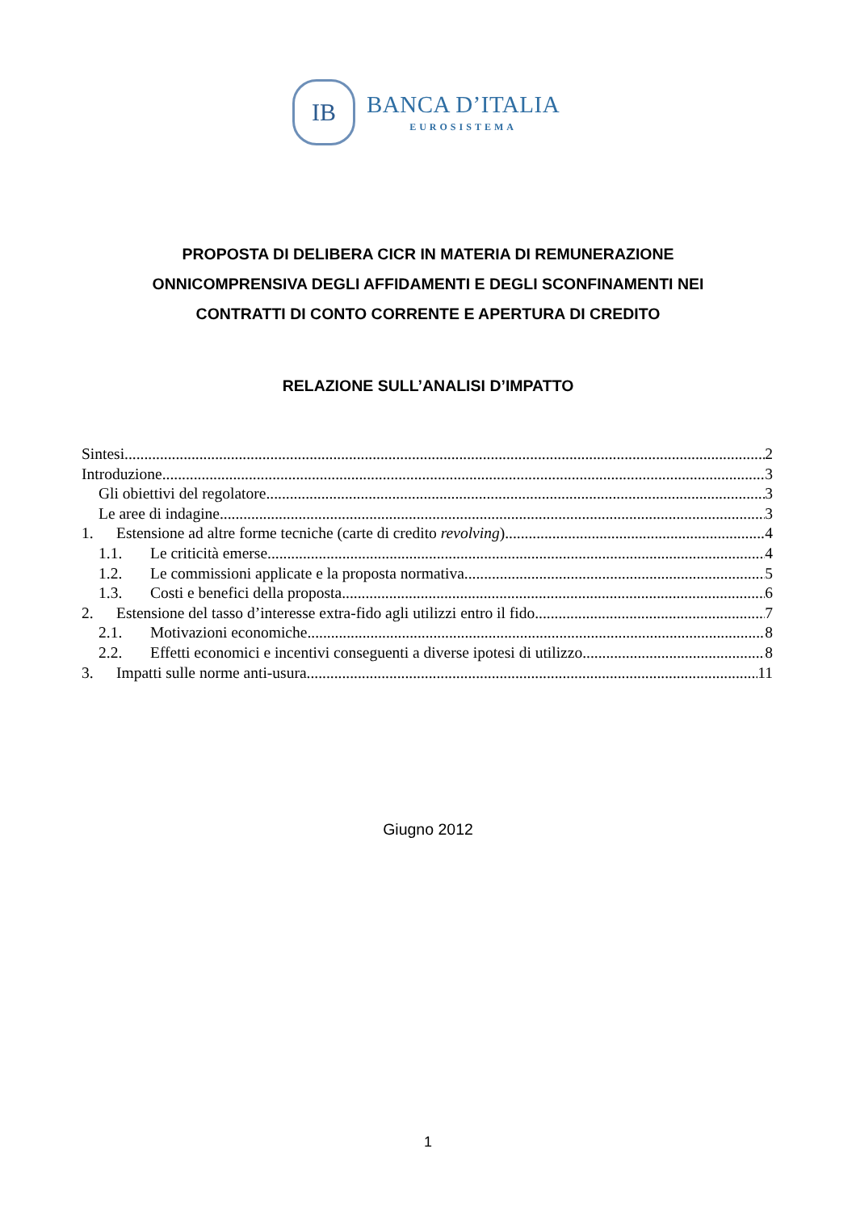IB
BANCA D’ITALIA
EUROSISTEMA
PROPOSTA DI DELIBERA CICR IN MATERIA DI REMUNERAZIONE
ONNICOMPRENSIVA DEGLI AFFIDAMENTI E DEGLI SCONFINAMENTI NEI
CONTRATTI DI CONTO CORRENTE E APERTURA DI CREDITO
RELAZIONE SULL’ANALISI D’IMPATTO
Sintesi 2
Introduzione 3
Gli obiettivi del regolatore 3
Le aree di indagine 3
1. Estensione ad altre forme tecniche (carte di credito revolving) 4
1.1. Le criticità emerse 4
1.2. Le commissioni applicate e la proposta normativa 5
1.3. Costi e benefici della proposta 6
2. Estensione del tasso d’interesse extra-fido agli utilizzi entro il fido 7
2.1. Motivazioni economiche 8
2.2. Effetti economici e incentivi conseguenti a diverse ipotesi di utilizzo 8
3. Impatti sulle norme anti-usura 11
Giugno 2012
1